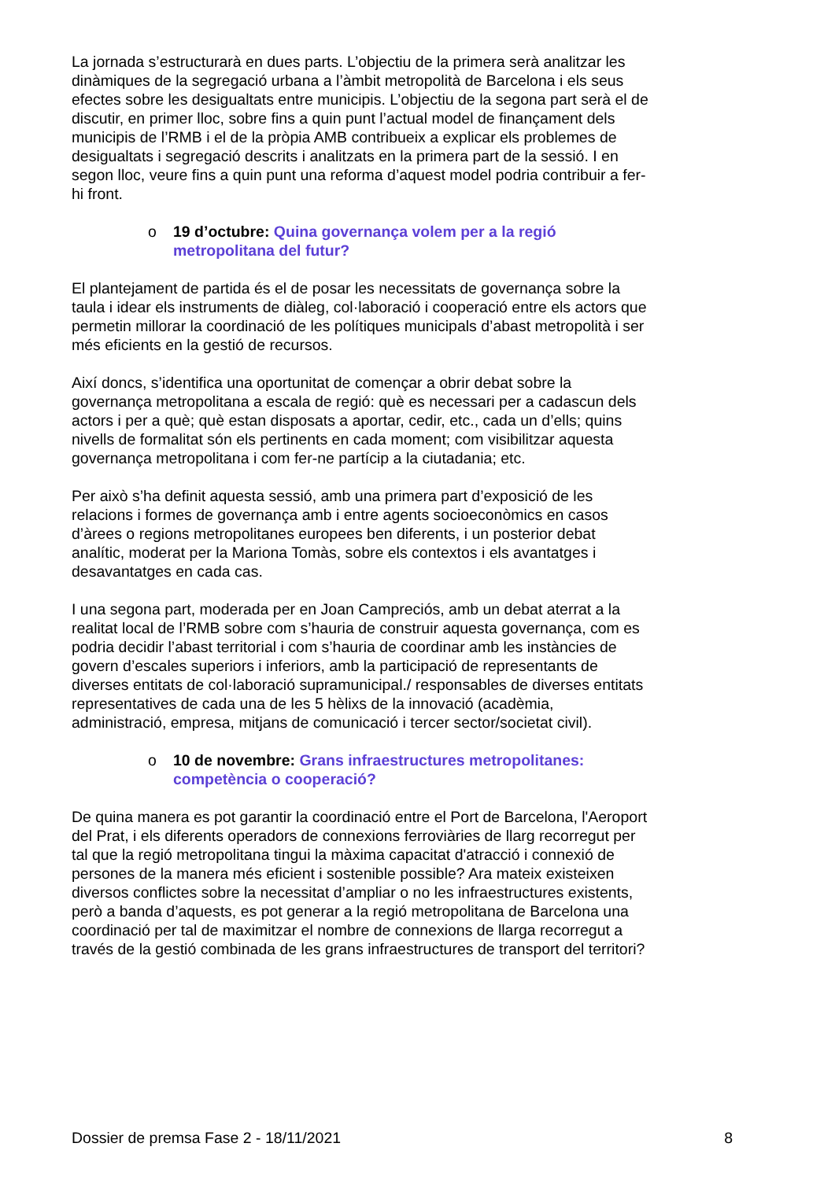La jornada s’estructurarà en dues parts. L’objectiu de la primera serà analitzar les dinàmiques de la segregació urbana a l’àmbit metropolità de Barcelona i els seus efectes sobre les desigualtats entre municipis. L’objectiu de la segona part serà el de discutir, en primer lloc, sobre fins a quin punt l’actual model de finançament dels municipis de l’RMB i el de la pròpia AMB contribueix a explicar els problemes de desigualtats i segregació descrits i analitzats en la primera part de la sessió. I en segon lloc, veure fins a quin punt una reforma d’aquest model podria contribuir a fer-hi front.
o 19 d’octubre: Quina governança volem per a la regió metropolitana del futur?
El plantejament de partida és el de posar les necessitats de governança sobre la taula i idear els instruments de diàleg, col·laboració i cooperació entre els actors que permetin millorar la coordinació de les polítiques municipals d’abast metropolità i ser més eficients en la gestió de recursos.
Així doncs, s’identifica una oportunitat de començar a obrir debat sobre la governança metropolitana a escala de regió: què es necessari per a cadascun dels actors i per a què; què estan disposats a aportar, cedir, etc., cada un d’ells; quins nivells de formalitat són els pertinents en cada moment; com visibilitzar aquesta governança metropolitana i com fer-ne partícip a la ciutadania; etc.
Per això s’ha definit aquesta sessió, amb una primera part d’exposició de les relacions i formes de governança amb i entre agents socioeconòmics en casos d’àrees o regions metropolitanes europees ben diferents, i un posterior debat analític, moderat per la Mariona Tomàs, sobre els contextos i els avantatges i desavantatges en cada cas.
I una segona part, moderada per en Joan Campreciós, amb un debat aterrat a la realitat local de l’RMB sobre com s’hauria de construir aquesta governança, com es podria decidir l’abast territorial i com s’hauria de coordinar amb les instàncies de govern d’escales superiors i inferiors, amb la participació de representants de diverses entitats de col·laboració supramunicipal./ responsables de diverses entitats representatives de cada una de les 5 hèlixs de la innovació (acadèmia, administració, empresa, mitjans de comunicació i tercer sector/societat civil).
o 10 de novembre: Grans infraestructures metropolitanes: competència o cooperació?
De quina manera es pot garantir la coordinació entre el Port de Barcelona, l'Aeroport del Prat, i els diferents operadors de connexions ferroviàries de llarg recorregut per tal que la regió metropolitana tingui la màxima capacitat d'atracció i connexió de persones de la manera més eficient i sostenible possible? Ara mateix existeixen diversos conflictes sobre la necessitat d’ampliar o no les infraestructures existents, però a banda d’aquests, es pot generar a la regió metropolitana de Barcelona una coordinació per tal de maximitzar el nombre de connexions de llarga recorregut a través de la gestió combinada de les grans infraestructures de transport del territori?
Dossier de premsa Fase 2 - 18/11/2021 8